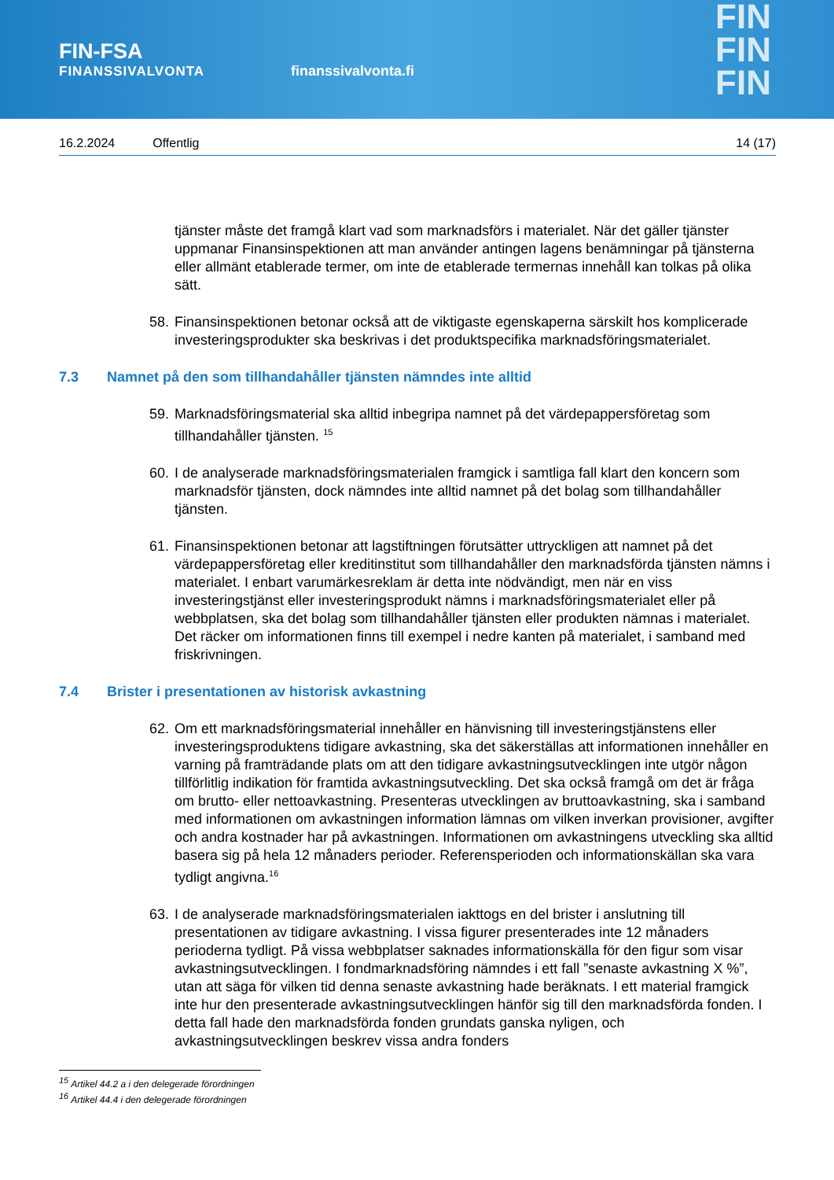FIN-FSA
FINANSSIVALVONTA
finanssivalvonta.fi
FIN
FIN
FIN
16.2.2024 Offentlig 14 (17)
tjänster måste det framgå klart vad som marknadsförs i materialet. När det gäller tjänster uppmanar Finansinspektionen att man använder antingen lagens benämningar på tjänsterna eller allmänt etablerade termer, om inte de etablerade termernas innehåll kan tolkas på olika sätt.
58. Finansinspektionen betonar också att de viktigaste egenskaperna särskilt hos komplicerade investeringsprodukter ska beskrivas i det produktspecifika marknadsföringsmaterialet.
7.3 Namnet på den som tillhandahåller tjänsten nämndes inte alltid
59. Marknadsföringsmaterial ska alltid inbegripa namnet på det värdepappersföretag som tillhandahåller tjänsten. <sup>15</sup>
60. I de analyserade marknadsföringsmaterialen framgick i samtliga fall klart den koncern som marknadsför tjänsten, dock nämndes inte alltid namnet på det bolag som tillhandahåller tjänsten.
61. Finansinspektionen betonar att lagstiftningen förutsätter uttryckligen att namnet på det värdepappersföretag eller kreditinstitut som tillhandahåller den marknadsförda tjänsten nämns i materialet. I enbart varumärkesreklam är detta inte nödvändigt, men när en viss investeringstjänst eller investeringsprodukt nämns i marknadsföringsmaterialet eller på webbplatsen, ska det bolag som tillhandahåller tjänsten eller produkten nämnas i materialet. Det räcker om informationen finns till exempel i nedre kanten på materialet, i samband med friskrivningen.
7.4 Brister i presentationen av historisk avkastning
62. Om ett marknadsföringsmaterial innehåller en hänvisning till investeringstjänstens eller investeringsproduktens tidigare avkastning, ska det säkerställas att informationen innehåller en varning på framträdande plats om att den tidigare avkastningsutvecklingen inte utgör någon tillförlitlig indikation för framtida avkastningsutveckling. Det ska också framgå om det är fråga om brutto- eller nettoavkastning. Presenteras utvecklingen av bruttoavkastning, ska i samband med informationen om avkastningen information lämnas om vilken inverkan provisioner, avgifter och andra kostnader har på avkastningen. Informationen om avkastningens utveckling ska alltid basera sig på hela 12 månaders perioder. Referensperioden och informationskällan ska vara tydligt angivna.<sup>16</sup>
63. I de analyserade marknadsföringsmaterialen iakttogs en del brister i anslutning till presentationen av tidigare avkastning. I vissa figurer presenterades inte 12 månaders perioderna tydligt. På vissa webbplatser saknades informationskälla för den figur som visar avkastningsutvecklingen. I fondmarknadsföring nämndes i ett fall ”senaste avkastning X %”, utan att säga för vilken tid denna senaste avkastning hade beräknats. I ett material framgick inte hur den presenterade avkastningsutvecklingen hänför sig till den marknadsförda fonden. I detta fall hade den marknadsförda fonden grundats ganska nyligen, och avkastningsutvecklingen beskrev vissa andra fonders
<sup>15</sup> Artikel 44.2 a i den delegerade förordningen
<sup>16</sup> Artikel 44.4 i den delegerade förordningen